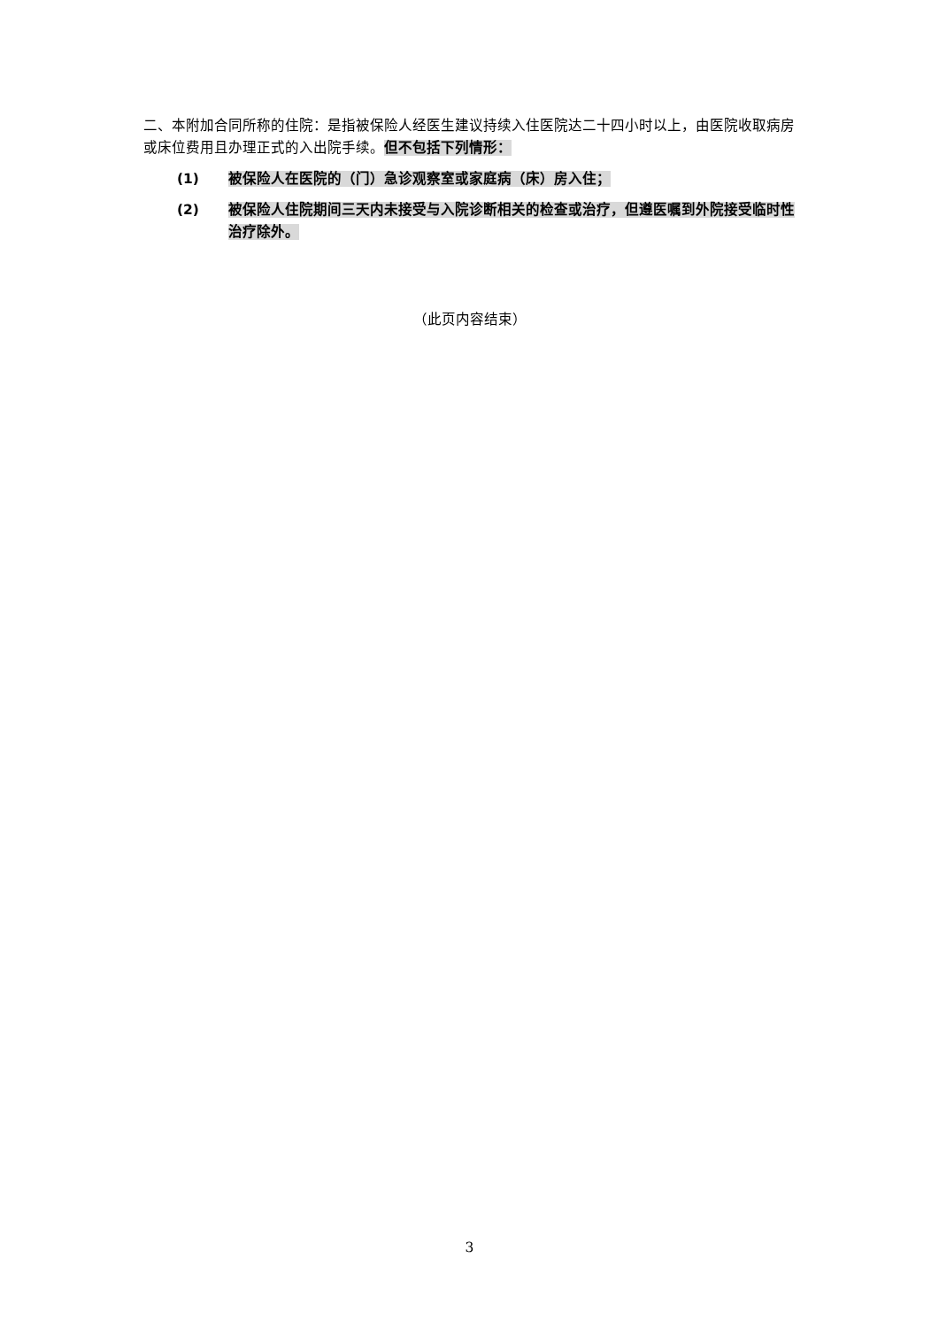二、本附加合同所称的住院：是指被保险人经医生建议持续入住医院达二十四小时以上，由医院收取病房或床位费用且办理正式的入出院手续。但不包括下列情形：
(1) 被保险人在医院的（门）急诊观察室或家庭病（床）房入住；
(2) 被保险人住院期间三天内未接受与入院诊断相关的检查或治疗，但遵医嘱到外院接受临时性治疗除外。
（此页内容结束）
3